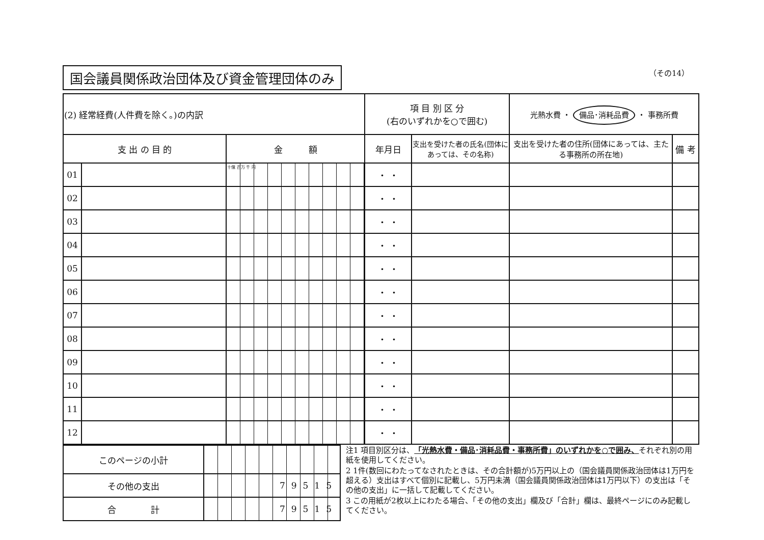国会議員関係政治団体及び資金管理団体のみ （その14）
| (2) 経常経費(人件費を除く。)の内訳 | | | 項 目 別 区 分 (右のいずれかを○で囲む) | | 光熱水費 ・ 備品･消耗品費 ・ 事務所費 | |
| 支 出 の 目 的 | | 金 額 | 年月日 | 支出を受けた者の氏名(団体にあっては、その名称) | 支出を受けた者の住所(団体にあっては、主たる事務所の所在地) | 備 考 |
| 01 | | 十億 百万 千 円 | ・ ・ | | | |
| 02 | | | ・ ・ | | | |
| 03 | | | ・ ・ | | | |
| 04 | | | ・ ・ | | | |
| 05 | | | ・ ・ | | | |
| 06 | | | ・ ・ | | | |
| 07 | | | ・ ・ | | | |
| 08 | | | ・ ・ | | | |
| 09 | | | ・ ・ | | | |
| 10 | | | ・ ・ | | | |
| 11 | | | ・ ・ | | | |
| 12 | | | ・ ・ | | | |
| このページの小計 | |
| その他の支出 | 79515 |
| 合 計 | 79515 |
注1 項目別区分は、「光熱水費・備品･消耗品費・事務所費」のいずれかを○で囲み、それぞれ別の用紙を使用してください。
2 1件(数回にわたってなされたときは、その合計額が)5万円以上の（国会議員関係政治団体は1万円を超える）支出はすべて個別に記載し、5万円未満（国会議員関係政治団体は1万円以下）の支出は「その他の支出」に一括して記載してください。
3 この用紙が2枚以上にわたる場合、「その他の支出」欄及び「合計」欄は、最終ページにのみ記載してください。